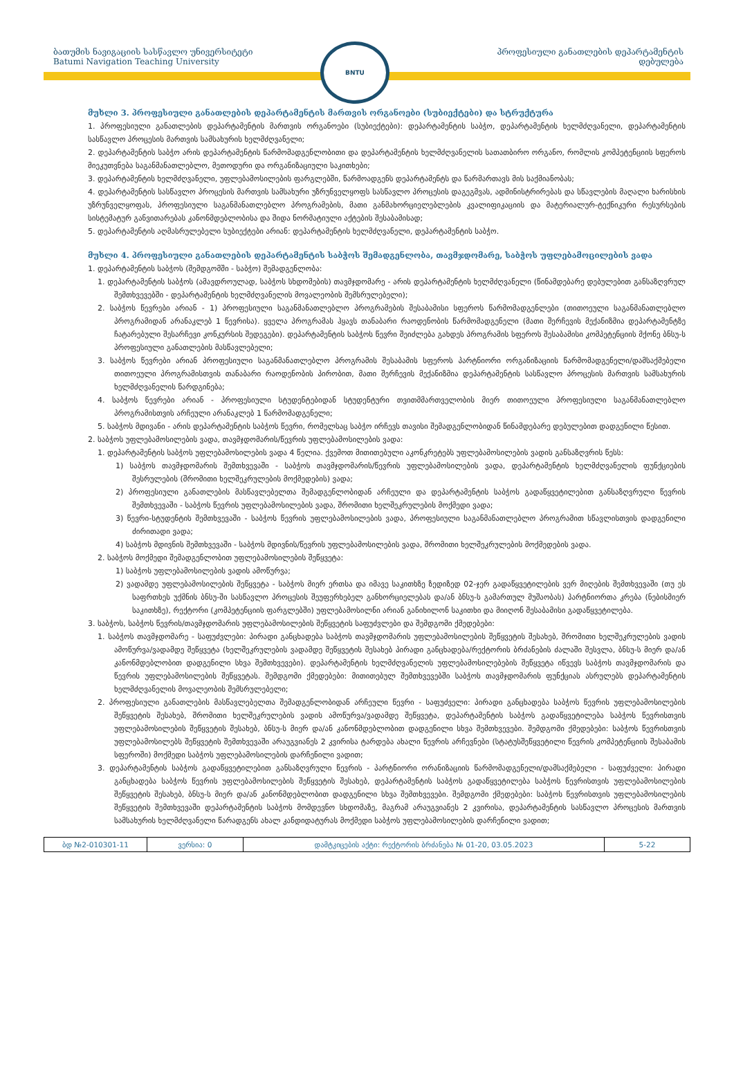ბათუმის ნავიგაციის სასწავლო უნივერსიტეტი
Batumi Navigation Teaching University
BNTU
პროფესიული განათლების დეპარტამენტის
დებულება
მუხლი 3. პროფესიული განათლების დეპარტამენტის მართვის ორგანოები (სუბიექტები) და სტრუქტურა
1. პროფესიული განათლების დეპარტამენტის მართვის ორგანოები (სუბიექტები): დეპარტამენტის საბჭო, დეპარტამენტის ხელმძღვანელი, დეპარტამენტის სასწავლო პროცესის მართვის სამსახურის ხელმძღვანელი;
2. დეპარტამენტის საბჭო არის დეპარტამენტის წარმომადგენლობითი და დეპარტამენტის ხელმძღვანელის სათათბირო ორგანო, რომლის კომპეტენციის სფეროს მიეკუთვნება საგანმანათლებლო, მეთოდური და ორგანიზაციული საკითხები;
3. დეპარტამენტის ხელმძღვანელი, უფლებამოსილების ფარგლებში, წარმოადგენს დეპარტამენტს და წარმართავს მის საქმიანობას;
4. დეპარტამენტის სასწავლო პროცესის მართვის სამსახური უზრუნველყოფს სასწავლო პროცესის დაგეგმვას, ადმინისტრირებას და სწავლების მაღალი ხარისხის უზრუნველყოფას, პროფესიული საგანმანათლებლო პროგრამების, მათი განმახორციელებლების კვალიფიკაციის და მატერიალურ-ტექნიკური რესურსების სისტემატურ განვითარებას კანონმდებლობისა და შიდა ნორმატიული აქტების შესაბამისად;
5. დეპარტამენტის აღმასრულებელი სუბიექტები არიან: დეპარტამენტის ხელმძღვანელი, დეპარტამენტის საბჭო.
მუხლი 4. პროფესიული განათლების დეპარტამენტის საბჭოს შემადგენლობა, თავმჯდომარე, საბჭოს უფლებამოცილების ვადა
1. დეპარტამენტის საბჭოს (შემდგომში - საბჭო) შემადგენლობა:
1. დეპარტამენტის საბჭოს (ამავდროულად, საბჭოს სხდომების) თავმჯდომარე - არის დეპარტამენტის ხელმძღვანელი (წინამდებარე დებულებით განსაზღვრულ შემთხვევებში - დეპარტამენტის ხელმძღვანელის მოვალეობის შემსრულებელი);
2. საბჭოს წევრები არიან - 1) პროფესიული საგანმანათლებლო პროგრამების შესაბამისი სფეროს წარმომადგენლები (თითოეული საგანმანათლებლო პროგრამიდან არანაკლებ 1 წევრისა). ყველა პროგრამას ჰყავს თანაბარი რაოდენობის წარმომადგენელი (მათი შერჩევის მექანიზმია დეპარტამენტზე ჩატარებული შესარჩევი კონკურსის შედეგები). დეპარტამენტის საბჭოს წევრი შეიძლება გახდეს პროგრამის სფეროს შესაბამისი კომპეტენციის მქონე ბნსუ-ს პროფესიული განათლების მასწავლებელი;
3. საბჭოს წევრები არიან პროფესიული საგანმანათლებლო პროგრამის შესაბამის სფეროს პარტნიორი ორგანიზაციის წარმომადგენელი/დამსაქმებელი თითოეული პროგრამისთვის თანაბარი რაოდენობის პირობით, მათი შერჩევის მექანიზმია დეპარტამენტის სასწავლო პროცესის მართვის სამსახურის ხელმძღვანელის წარდგინება;
4. საბჭოს წევრები არიან - პროფესიული სტუდენტებიდან სტუდენტური თვითმმართველობის მიერ თითოეული პროფესიული საგანმანათლებლო პროგრამისთვის არჩეული არანაკლებ 1 წარმომადგენელი;
5. საბჭოს მდივანი - არის დეპარტამენტის საბჭოს წევრი, რომელსაც საბჭო ირჩევს თავისი შემადგენლობიდან წინამდებარე დებულებით დადგენილი წესით.
2. საბჭოს უფლებამოსილების ვადა, თავმჯდომარის/წევრის უფლებამოსილების ვადა:
1. დეპარტამენტის საბჭოს უფლებამოსილების ვადა 4 წელია. ქვემოთ მითითებული აკონკრეტებს უფლებამოსილების ვადის განსაზღვრის წესს:
1) საბჭოს თავმჯდომარის შემთხვევაში - საბჭოს თავმჯდომარის/წევრის უფლებამოსილების ვადა, დეპარტამენტის ხელმძღვანელის ფუნქციების შესრულების (შრომითი ხელშეკრულების მოქმედების) ვადა;
2) პროფესიული განათლების მასწავლებელთა შემადგენლობიდან არჩეული და დეპარტამენტის საბჭოს გადაწყვეტილებით განსაზღვრული წევრის შემთხვევაში - საბჭოს წევრის უფლებამოსილების ვადა, შრომითი ხელშეკრულების მოქმედი ვადა;
3) წევრი-სტუდენტის შემთხვევაში - საბჭოს წევრის უფლებამოსილების ვადა, პროფესიული საგანმანათლებლო პროგრამით სწავლისთვის დადგენილი ძირითადი ვადა;
4) საბჭოს მდივნის შემთხვევაში - საბჭოს მდივნის/წევრის უფლებამოსილების ვადა, შრომითი ხელშეკრულების მოქმედების ვადა.
2. საბჭოს მოქმედი შემადგენლობით უფლებამოსილების შეწყვეტა:
1) საბჭოს უფლებამოსილების ვადის ამოწურვა;
2) ვადამდე უფლებამოსილების შეწყვეტა - საბჭოს მიერ ერთსა და იმავე საკითხზე ზედიზედ 02-ჯერ გადაწყვეტილების ვერ მიღების შემთხვევაში (თუ ეს საფრთხეს უქმნის ბნსუ-ში სასწავლო პროცესის შეუფერხებელ განხორციელებას და/ან ბნსუ-ს გამართულ მუშაობას) პარტნიორთა კრება (ნებისმიერ საკითხზე), რექტორი (კომპეტენციის ფარგლებში) უფლებამოსილნი არიან განიხილონ საკითხი და მიიღონ შესაბამისი გადაწყვეტილება.
3. საბჭოს, საბჭოს წევრის/თავმჯდომარის უფლებამოსილების შეწყვეტის საფუძვლები და შემდგომი ქმედებები:
1. საბჭოს თავმჯდომარე - საფუძვლები: პირადი განცხადება საბჭოს თავმჯდომარის უფლებამოსილების შეწყვეტის შესახებ, შრომითი ხელშეკრულების ვადის ამოწურვა/ვადამდე შეწყვეტა (ხელშეკრულების ვადამდე შეწყვეტის შესახებ პირადი განცხადება/რექტორის ბრძანების ძალაში შესვლა, ბნსუ-ს მიერ და/ან კანონმდებლობით დადგენილი სხვა შემთხვევები). დეპარტამენტის ხელმძღვანელის უფლებამოსილებების შეწყვეტა იწვევს საბჭოს თავმჯდომარის და წევრის უფლებამოსილების შეწყვეტას. შემდგომი ქმედებები: მითითებულ შემთხვევებში საბჭოს თავმჯდომარის ფუნქციას ასრულებს დეპარტამენტის ხელმძღვანელის მოვალეობის შემსრულებელი;
2. პროფესიული განათლების მასწავლებელთა შემადგენლობიდან არჩეული წევრი - საფუძველი: პირადი განცხადება საბჭოს წევრის უფლებამოსილების შეწყვეტის შესახებ, შრომითი ხელშეკრულების ვადის ამოწურვა/ვადამდე შეწყვეტა, დეპარტამენტის საბჭოს გადაწყვეტილება საბჭოს წევრისთვის უფლებამოსილების შეწყვეტის შესახებ, ბნსუ-ს მიერ და/ან კანონმდებლობით დადგენილი სხვა შემთხვევები. შემდგომი ქმედებები: საბჭოს წევრისთვის უფლებამოსილებს შეწყვეტის შემთხვევაში არაუგვიანეს 2 კვირისა ტარდება ახალი წევრის არჩევნები (სტატუსშეწყვეტილი წევრის კომპეტენციის შესაბამის სფეროში) მოქმედი საბჭოს უფლებამოსილების დარჩენილი ვადით;
3. დეპარტამენტის საბჭოს გადაწყვეტილებით განსაზღვრული წევრის - პარტნიორი ორანიზაციის წარმომადგენელი/დამსაქმებელი - საფუძველი: პირადი განცხადება საბჭოს წევრის უფლებამოსილების შეწყვეტის შესახებ, დეპარტამენტის საბჭოს გადაწყვეტილება საბჭოს წევრისთვის უფლებამოსილების შეწყვეტის შესახებ, ბნსუ-ს მიერ და/ან კანონმდებლობით დადგენილი სხვა შემთხვევები. შემდგომი ქმედებები: საბჭოს წევრისთვის უფლებამოსილების შეწყვეტის შემთხვევაში დეპარტამენტის საბჭოს მომდევნო სხდომაზე, მაგრამ არაუგვიანეს 2 კვირისა, დეპარტამენტის სასწავლო პროცესის მართვის სამსახურის ხელმძღვანელი წარადგენს ახალ კანდიდატურას მოქმედი საბჭოს უფლებამოსილების დარჩენილი ვადით;
| ბდ №2-010301-11 | ვერსია: 0 | დამტკიცების აქტი: რექტორის ბრძანება № 01-20, 03.05.2023 | 5-22 |